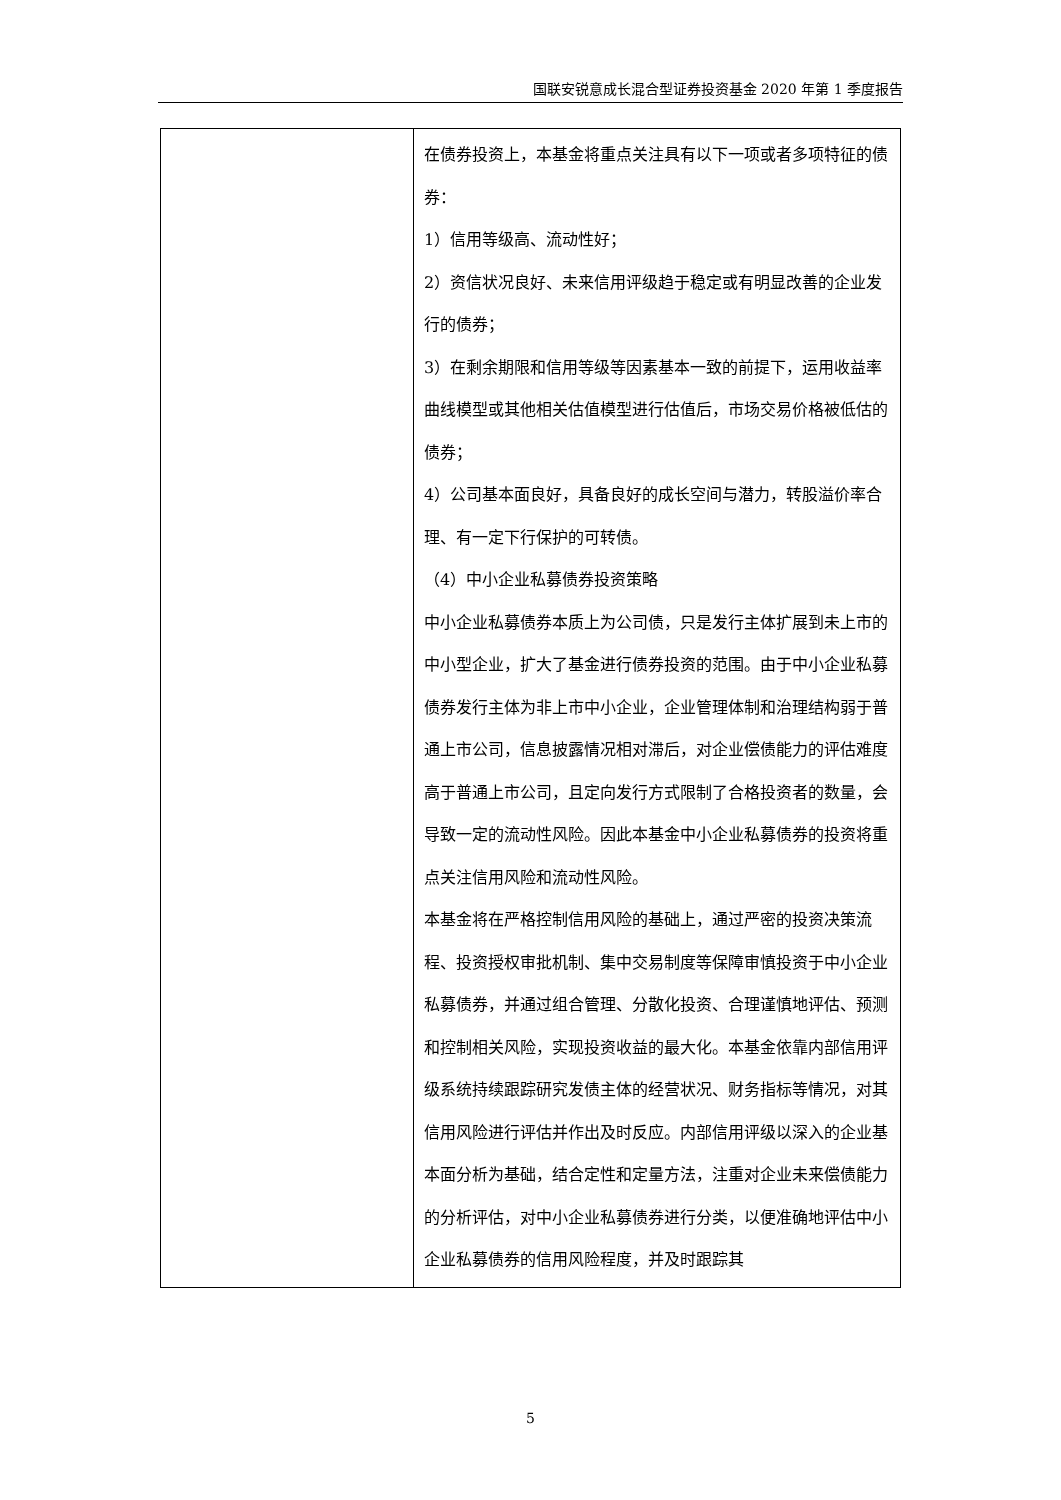国联安锐意成长混合型证券投资基金 2020 年第 1 季度报告
| | 在债券投资上，本基金将重点关注具有以下一项或者多项特征的债券： 1）信用等级高、流动性好； 2）资信状况良好、未来信用评级趋于稳定或有明显改善的企业发行的债券； 3）在剩余期限和信用等级等因素基本一致的前提下，运用收益率曲线模型或其他相关估值模型进行估值后，市场交易价格被低估的债券； 4）公司基本面良好，具备良好的成长空间与潜力，转股溢价率合理、有一定下行保护的可转债。 （4）中小企业私募债券投资策略 中小企业私募债券本质上为公司债，只是发行主体扩展到未上市的中小型企业，扩大了基金进行债券投资的范围。由于中小企业私募债券发行主体为非上市中小企业，企业管理体制和治理结构弱于普通上市公司，信息披露情况相对滞后，对企业偿债能力的评估难度高于普通上市公司，且定向发行方式限制了合格投资者的数量，会导致一定的流动性风险。因此本基金中小企业私募债券的投资将重点关注信用风险和流动性风险。 本基金将在严格控制信用风险的基础上，通过严密的投资决策流程、投资授权审批机制、集中交易制度等保障审慎投资于中小企业私募债券，并通过组合管理、分散化投资、合理谨慎地评估、预测和控制相关风险，实现投资收益的最大化。本基金依靠内部信用评级系统持续跟踪研究发债主体的经营状况、财务指标等情况，对其信用风险进行评估并作出及时反应。内部信用评级以深入的企业基本面分析为基础，结合定性和定量方法，注重对企业未来偿债能力的分析评估，对中小企业私募债券进行分类，以便准确地评估中小企业私募债券的信用风险程度，并及时跟踪其 |
5